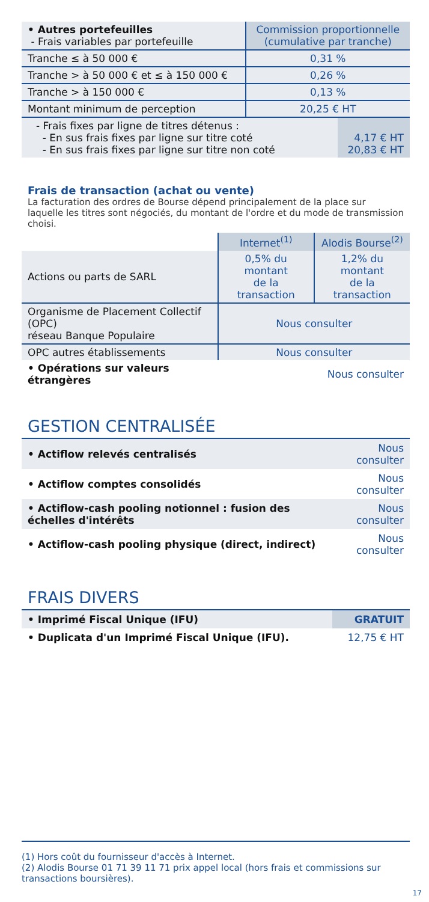| • Autres portefeuilles - Frais variables par portefeuille | Commission proportionnelle (cumulative par tranche) |
| Tranche ≤ à 50 000 € | 0,31 % |
| Tranche > à 50 000 € et ≤ à 150 000 € | 0,26 % |
| Tranche > à 150 000 € | 0,13 % |
| Montant minimum de perception | 20,25 € HT |
| - Frais fixes par ligne de titres détenus : - En sus frais fixes par ligne sur titre coté - En sus frais fixes par ligne sur titre non coté | 4,17 € HT 20,83 € HT |
Frais de transaction (achat ou vente)
La facturation des ordres de Bourse dépend principalement de la place sur laquelle les titres sont négociés, du montant de l'ordre et du mode de transmission choisi.
| | Internet<sup>(1)</sup> | Alodis Bourse<sup>(2)</sup> |
| --- | --- | --- |
| Actions ou parts de SARL | 0,5% du montant de la transaction | 1,2% du montant de la transaction |
| Organisme de Placement Collectif (OPC) réseau Banque Populaire | Nous consulter | |
| OPC autres établissements | Nous consulter | |
| • Opérations sur valeurs étrangères | | Nous consulter |
GESTION CENTRALISÉE
| • Actiflow relevés centralisés | Nous consulter |
| • Actiflow comptes consolidés | Nous consulter |
| • Actiflow-cash pooling notionnel : fusion des échelles d'intérêts | Nous consulter |
| • Actiflow-cash pooling physique (direct, indirect) | Nous consulter |
FRAIS DIVERS
| • Imprimé Fiscal Unique (IFU) | GRATUIT |
| • Duplicata d'un Imprimé Fiscal Unique (IFU). | 12,75 € HT |
(1) Hors coût du fournisseur d'accès à Internet.
(2) Alodis Bourse 01 71 39 11 71 prix appel local (hors frais et commissions sur transactions boursières).
17